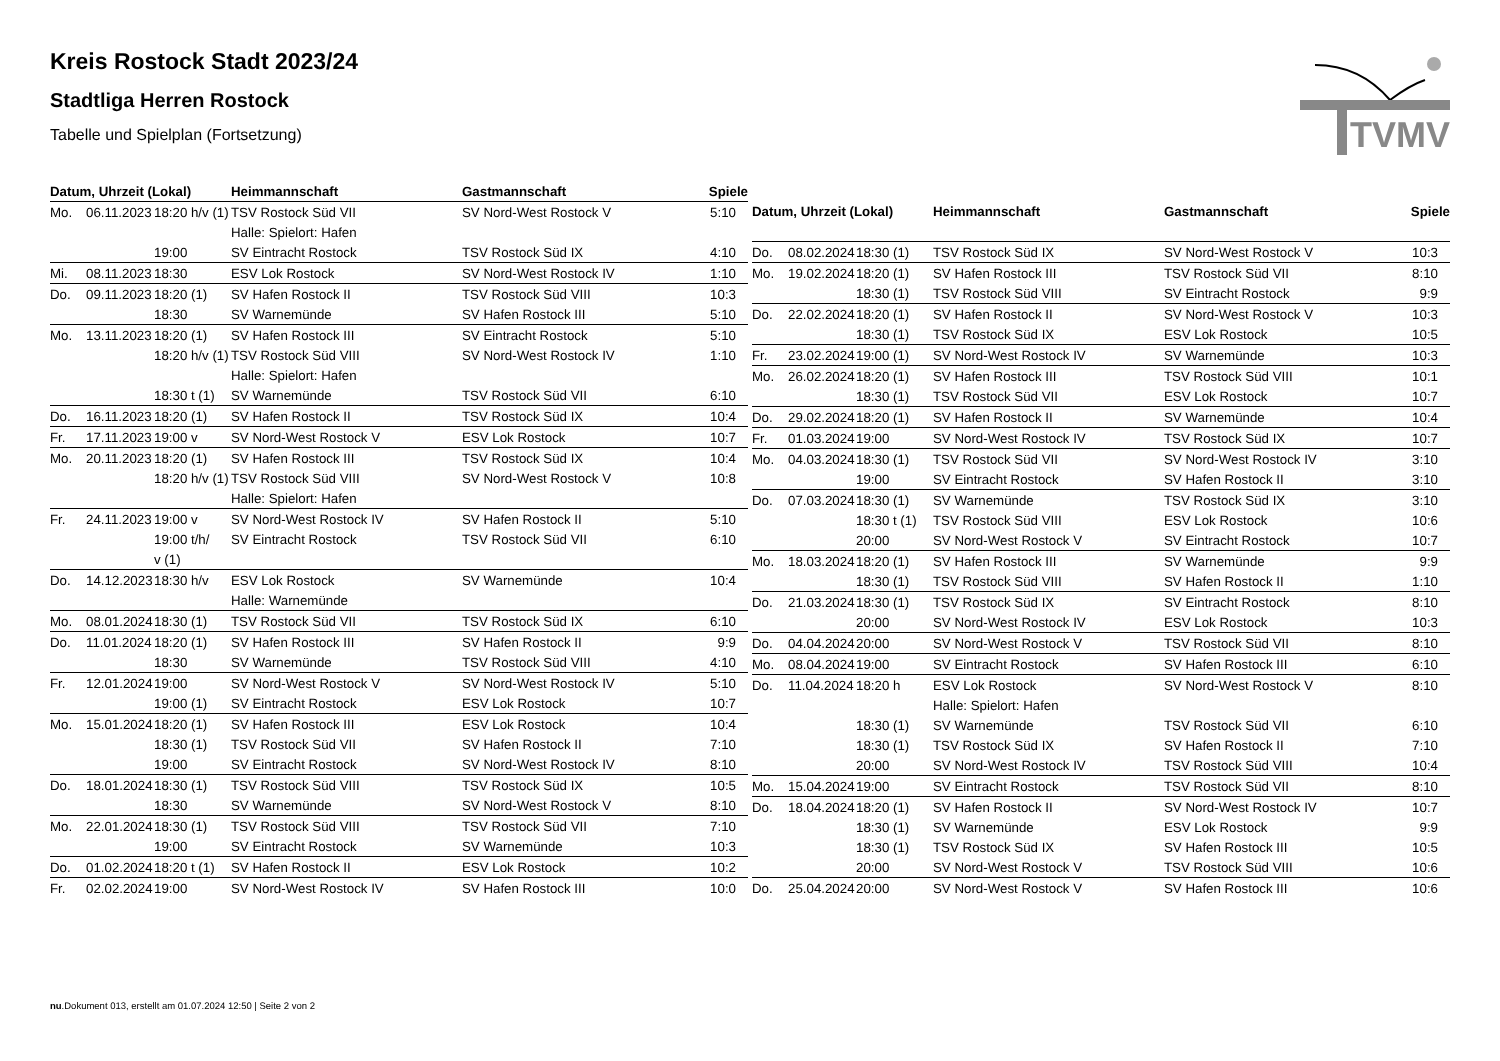Kreis Rostock Stadt 2023/24
Stadtliga Herren Rostock
Tabelle und Spielplan (Fortsetzung)
TVMV
| Datum, Uhrzeit (Lokal) | | | Heimmannschaft | Gastmannschaft | Spiele |
| --- | --- | --- | --- | --- | --- |
| Mo. | 06.11.2023 | 18:20 h/v (1) | TSV Rostock Süd VII | SV Nord-West Rostock V | 5:10 |
| | | | Halle: Spielort: Hafen | | |
| | | 19:00 | SV Eintracht Rostock | TSV Rostock Süd IX | 4:10 |
| Mi. | 08.11.2023 | 18:30 | ESV Lok Rostock | SV Nord-West Rostock IV | 1:10 |
| Do. | 09.11.2023 | 18:20 (1) | SV Hafen Rostock II | TSV Rostock Süd VIII | 10:3 |
| | | 18:30 | SV Warnemünde | SV Hafen Rostock III | 5:10 |
| Mo. | 13.11.2023 | 18:20 (1) | SV Hafen Rostock III | SV Eintracht Rostock | 5:10 |
| | | 18:20 h/v (1) | TSV Rostock Süd VIII | SV Nord-West Rostock IV | 1:10 |
| | | | Halle: Spielort: Hafen | | |
| | | 18:30 t (1) | SV Warnemünde | TSV Rostock Süd VII | 6:10 |
| Do. | 16.11.2023 | 18:20 (1) | SV Hafen Rostock II | TSV Rostock Süd IX | 10:4 |
| Fr. | 17.11.2023 | 19:00 v | SV Nord-West Rostock V | ESV Lok Rostock | 10:7 |
| Mo. | 20.11.2023 | 18:20 (1) | SV Hafen Rostock III | TSV Rostock Süd IX | 10:4 |
| | | 18:20 h/v (1) | TSV Rostock Süd VIII | SV Nord-West Rostock V | 10:8 |
| | | | Halle: Spielort: Hafen | | |
| Fr. | 24.11.2023 | 19:00 v | SV Nord-West Rostock IV | SV Hafen Rostock II | 5:10 |
| | | 19:00 t/h/ | SV Eintracht Rostock | TSV Rostock Süd VII | 6:10 |
| | | v (1) | | | |
| Do. | 14.12.2023 | 18:30 h/v | ESV Lok Rostock | SV Warnemünde | 10:4 |
| | | | Halle: Warnemünde | | |
| Mo. | 08.01.2024 | 18:30 (1) | TSV Rostock Süd VII | TSV Rostock Süd IX | 6:10 |
| Do. | 11.01.2024 | 18:20 (1) | SV Hafen Rostock III | SV Hafen Rostock II | 9:9 |
| | | 18:30 | SV Warnemünde | TSV Rostock Süd VIII | 4:10 |
| Fr. | 12.01.2024 | 19:00 | SV Nord-West Rostock V | SV Nord-West Rostock IV | 5:10 |
| | | 19:00 (1) | SV Eintracht Rostock | ESV Lok Rostock | 10:7 |
| Mo. | 15.01.2024 | 18:20 (1) | SV Hafen Rostock III | ESV Lok Rostock | 10:4 |
| | | 18:30 (1) | TSV Rostock Süd VII | SV Hafen Rostock II | 7:10 |
| | | 19:00 | SV Eintracht Rostock | SV Nord-West Rostock IV | 8:10 |
| Do. | 18.01.2024 | 18:30 (1) | TSV Rostock Süd VIII | TSV Rostock Süd IX | 10:5 |
| | | 18:30 | SV Warnemünde | SV Nord-West Rostock V | 8:10 |
| Mo. | 22.01.2024 | 18:30 (1) | TSV Rostock Süd VIII | TSV Rostock Süd VII | 7:10 |
| | | 19:00 | SV Eintracht Rostock | SV Warnemünde | 10:3 |
| Do. | 01.02.2024 | 18:20 t (1) | SV Hafen Rostock II | ESV Lok Rostock | 10:2 |
| Fr. | 02.02.2024 | 19:00 | SV Nord-West Rostock IV | SV Hafen Rostock III | 10:0 |
| Datum, Uhrzeit (Lokal) | | | Heimmannschaft | Gastmannschaft | Spiele |
| --- | --- | --- | --- | --- | --- |
| Do. | 08.02.2024 | 18:30 (1) | TSV Rostock Süd IX | SV Nord-West Rostock V | 10:3 |
| Mo. | 19.02.2024 | 18:20 (1) | SV Hafen Rostock III | TSV Rostock Süd VII | 8:10 |
| | | 18:30 (1) | TSV Rostock Süd VIII | SV Eintracht Rostock | 9:9 |
| Do. | 22.02.2024 | 18:20 (1) | SV Hafen Rostock II | SV Nord-West Rostock V | 10:3 |
| | | 18:30 (1) | TSV Rostock Süd IX | ESV Lok Rostock | 10:5 |
| Fr. | 23.02.2024 | 19:00 (1) | SV Nord-West Rostock IV | SV Warnemünde | 10:3 |
| Mo. | 26.02.2024 | 18:20 (1) | SV Hafen Rostock III | TSV Rostock Süd VIII | 10:1 |
| | | 18:30 (1) | TSV Rostock Süd VII | ESV Lok Rostock | 10:7 |
| Do. | 29.02.2024 | 18:20 (1) | SV Hafen Rostock II | SV Warnemünde | 10:4 |
| Fr. | 01.03.2024 | 19:00 | SV Nord-West Rostock IV | TSV Rostock Süd IX | 10:7 |
| Mo. | 04.03.2024 | 18:30 (1) | TSV Rostock Süd VII | SV Nord-West Rostock IV | 3:10 |
| | | 19:00 | SV Eintracht Rostock | SV Hafen Rostock II | 3:10 |
| Do. | 07.03.2024 | 18:30 (1) | SV Warnemünde | TSV Rostock Süd IX | 3:10 |
| | | 18:30 t (1) | TSV Rostock Süd VIII | ESV Lok Rostock | 10:6 |
| | | 20:00 | SV Nord-West Rostock V | SV Eintracht Rostock | 10:7 |
| Mo. | 18.03.2024 | 18:20 (1) | SV Hafen Rostock III | SV Warnemünde | 9:9 |
| | | 18:30 (1) | TSV Rostock Süd VIII | SV Hafen Rostock II | 1:10 |
| Do. | 21.03.2024 | 18:30 (1) | TSV Rostock Süd IX | SV Eintracht Rostock | 8:10 |
| | | 20:00 | SV Nord-West Rostock IV | ESV Lok Rostock | 10:3 |
| Do. | 04.04.2024 | 20:00 | SV Nord-West Rostock V | TSV Rostock Süd VII | 8:10 |
| Mo. | 08.04.2024 | 19:00 | SV Eintracht Rostock | SV Hafen Rostock III | 6:10 |
| Do. | 11.04.2024 | 18:20 h | ESV Lok Rostock | SV Nord-West Rostock V | 8:10 |
| | | | Halle: Spielort: Hafen | | |
| | | 18:30 (1) | SV Warnemünde | TSV Rostock Süd VII | 6:10 |
| | | 18:30 (1) | TSV Rostock Süd IX | SV Hafen Rostock II | 7:10 |
| | | 20:00 | SV Nord-West Rostock IV | TSV Rostock Süd VIII | 10:4 |
| Mo. | 15.04.2024 | 19:00 | SV Eintracht Rostock | TSV Rostock Süd VII | 8:10 |
| Do. | 18.04.2024 | 18:20 (1) | SV Hafen Rostock II | SV Nord-West Rostock IV | 10:7 |
| | | 18:30 (1) | SV Warnemünde | ESV Lok Rostock | 9:9 |
| | | 18:30 (1) | TSV Rostock Süd IX | SV Hafen Rostock III | 10:5 |
| | | 20:00 | SV Nord-West Rostock V | TSV Rostock Süd VIII | 10:6 |
| Do. | 25.04.2024 | 20:00 | SV Nord-West Rostock V | SV Hafen Rostock III | 10:6 |
nu.Dokument 013, erstellt am 01.07.2024 12:50 | Seite 2 von 2